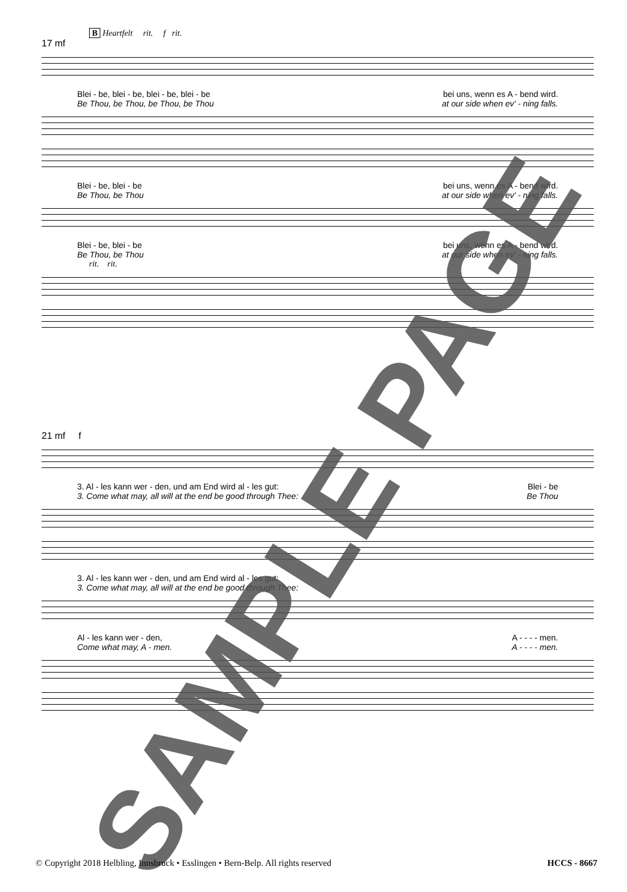B Heartfelt rit. f rit.
17 mf
Blei - be, blei - be, blei - be, blei - be bei uns, wenn es A - bend wird.
Be Thou, be Thou, be Thou, be Thou at our side when ev' - ning falls.
Blei - be, blei - be bei uns, wenn es A - bend wird.
Be Thou, be Thou at our side when ev' - ning falls.
Blei - be, blei - be bei uns, wenn es A - bend wird.
Be Thou, be Thou at our side when ev' - ning falls.
rit. rit.
21 mf f
3. Al - les kann wer - den, und am End wird al - les gut: Blei - be
3. Come what may, all will at the end be good through Thee: Be Thou
3. Al - les kann wer - den, und am End wird al - les gut:
3. Come what may, all will at the end be good through Thee:
Al - les kann wer - den, A - - - - men.
Come what may, A - men. A - - - - men.
SAMPLE PAGE
© Copyright 2018 Helbling, Innsbruck • Esslingen • Bern-Belp. All rights reserved HCCS - 8667